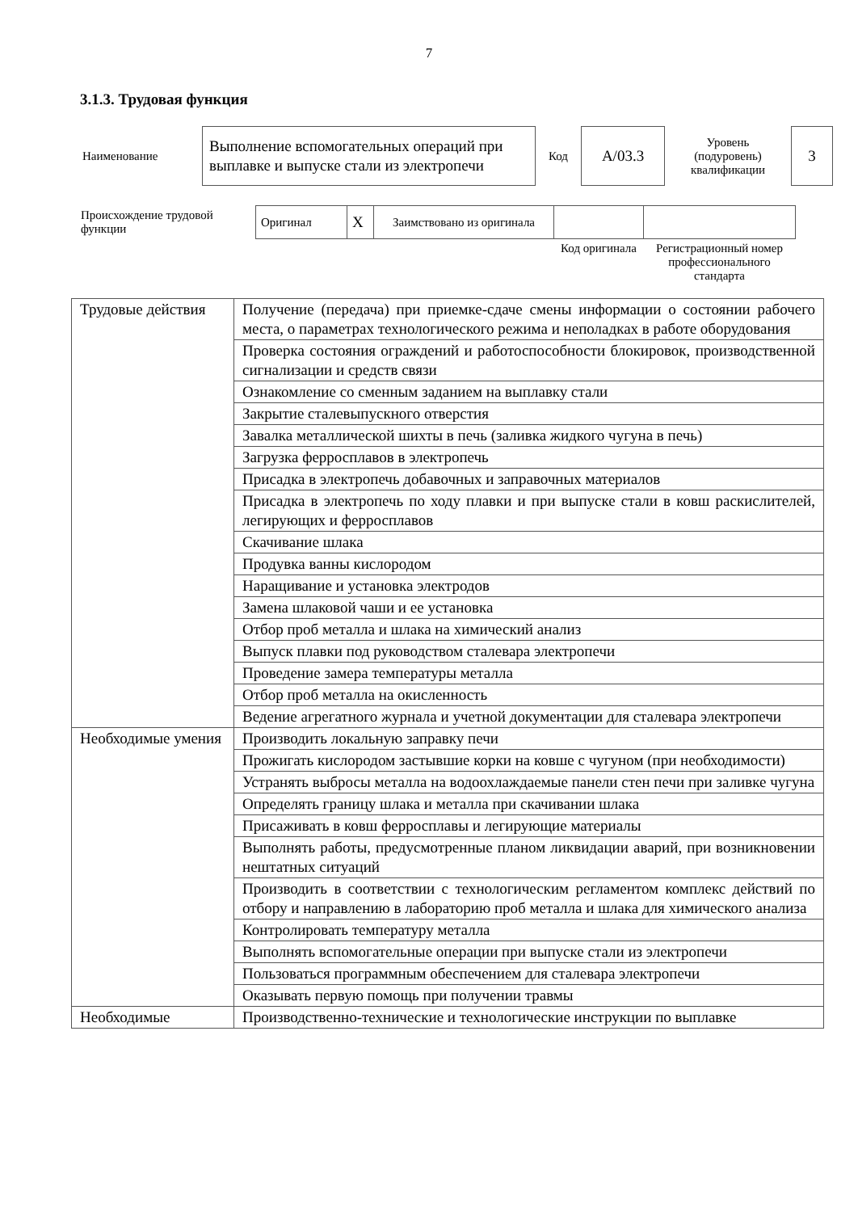7
3.1.3. Трудовая функция
| Наименование | Выполнение вспомогательных операций при выплавке и выпуске стали из электропечи | Код | A/03.3 | Уровень (подуровень) квалификации | 3 |
| Происхождение трудовой функции | Оригинал | X | Заимствовано из оригинала | | |
| | | | | Код оригинала | Регистрационный номер профессионального стандарта |
| Трудовые действия | Получение (передача) при приемке-сдаче смены информации о состоянии рабочего места, о параметрах технологического режима и неполадках в работе оборудования |
| | Проверка состояния ограждений и работоспособности блокировок, производственной сигнализации и средств связи |
| | Ознакомление со сменным заданием на выплавку стали |
| | Закрытие сталевыпускного отверстия |
| | Завалка металлической шихты в печь (заливка жидкого чугуна в печь) |
| | Загрузка ферросплавов в электропечь |
| | Присадка в электропечь добавочных и заправочных материалов |
| | Присадка в электропечь по ходу плавки и при выпуске стали в ковш раскислителей, легирующих и ферросплавов |
| | Скачивание шлака |
| | Продувка ванны кислородом |
| | Наращивание и установка электродов |
| | Замена шлаковой чаши и ее установка |
| | Отбор проб металла и шлака на химический анализ |
| | Выпуск плавки под руководством сталевара электропечи |
| | Проведение замера температуры металла |
| | Отбор проб металла на окисленность |
| | Ведение агрегатного журнала и учетной документации для сталевара электропечи |
| Необходимые умения | Производить локальную заправку печи |
| | Прожигать кислородом застывшие корки на ковше с чугуном (при необходимости) |
| | Устранять выбросы металла на водоохлаждаемые панели стен печи при заливке чугуна |
| | Определять границу шлака и металла при скачивании шлака |
| | Присаживать в ковш ферросплавы и легирующие материалы |
| | Выполнять работы, предусмотренные планом ликвидации аварий, при возникновении нештатных ситуаций |
| | Производить в соответствии с технологическим регламентом комплекс действий по отбору и направлению в лабораторию проб металла и шлака для химического анализа |
| | Контролировать температуру металла |
| | Выполнять вспомогательные операции при выпуске стали из электропечи |
| | Пользоваться программным обеспечением для сталевара электропечи |
| | Оказывать первую помощь при получении травмы |
| Необходимые | Производственно-технические и технологические инструкции по выплавке |